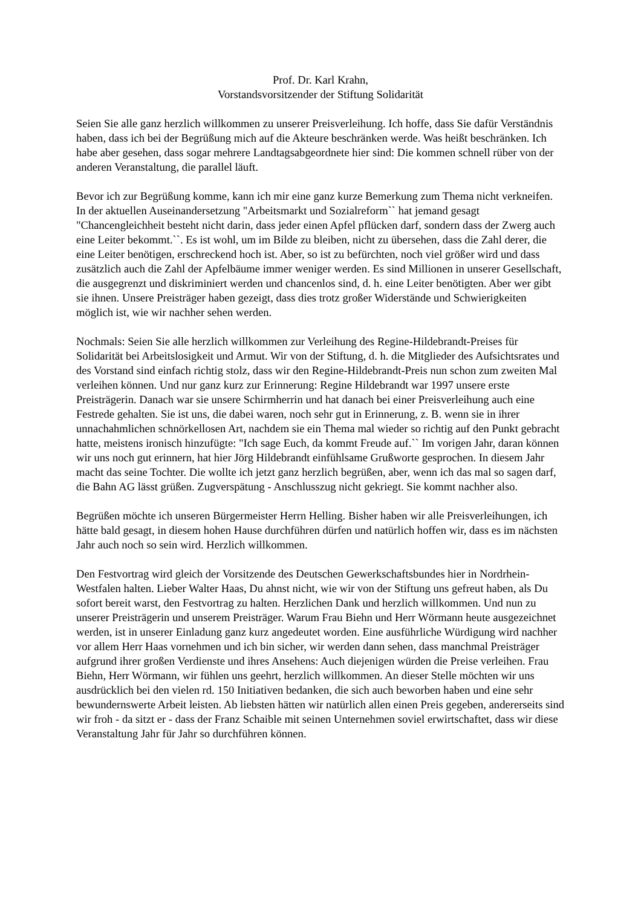Prof. Dr. Karl Krahn,
Vorstandsvorsitzender der Stiftung Solidarität
Seien Sie alle ganz herzlich willkommen zu unserer Preisverleihung. Ich hoffe, dass Sie dafür Verständnis haben, dass ich bei der Begrüßung mich auf die Akteure beschränken werde. Was heißt beschränken. Ich habe aber gesehen, dass sogar mehrere Landtagsabgeordnete hier sind: Die kommen schnell rüber von der anderen Veranstaltung, die parallel läuft.
Bevor ich zur Begrüßung komme, kann ich mir eine ganz kurze Bemerkung zum Thema nicht verkneifen. In der aktuellen Auseinandersetzung "Arbeitsmarkt und Sozialreform`` hat jemand gesagt "Chancengleichheit besteht nicht darin, dass jeder einen Apfel pflücken darf, sondern dass der Zwerg auch eine Leiter bekommt.``. Es ist wohl, um im Bilde zu bleiben, nicht zu übersehen, dass die Zahl derer, die eine Leiter benötigen, erschreckend hoch ist. Aber, so ist zu befürchten, noch viel größer wird und dass zusätzlich auch die Zahl der Apfelbäume immer weniger werden. Es sind Millionen in unserer Gesellschaft, die ausgegrenzt und diskriminiert werden und chancenlos sind, d. h. eine Leiter benötigten. Aber wer gibt sie ihnen. Unsere Preisträger haben gezeigt, dass dies trotz großer Widerstände und Schwierigkeiten möglich ist, wie wir nachher sehen werden.
Nochmals: Seien Sie alle herzlich willkommen zur Verleihung des Regine-Hildebrandt-Preises für Solidarität bei Arbeitslosigkeit und Armut. Wir von der Stiftung, d. h. die Mitglieder des Aufsichtsrates und des Vorstand sind einfach richtig stolz, dass wir den Regine-Hildebrandt-Preis nun schon zum zweiten Mal verleihen können. Und nur ganz kurz zur Erinnerung: Regine Hildebrandt war 1997 unsere erste Preisträgerin. Danach war sie unsere Schirmherrin und hat danach bei einer Preisverleihung auch eine Festrede gehalten. Sie ist uns, die dabei waren, noch sehr gut in Erinnerung, z. B. wenn sie in ihrer unnachahmlichen schnörkellosen Art, nachdem sie ein Thema mal wieder so richtig auf den Punkt gebracht hatte, meistens ironisch hinzufügte: "Ich sage Euch, da kommt Freude auf.`` Im vorigen Jahr, daran können wir uns noch gut erinnern, hat hier Jörg Hildebrandt einfühlsame Grußworte gesprochen. In diesem Jahr macht das seine Tochter. Die wollte ich jetzt ganz herzlich begrüßen, aber, wenn ich das mal so sagen darf, die Bahn AG lässt grüßen. Zugverspätung - Anschlusszug nicht gekriegt. Sie kommt nachher also.
Begrüßen möchte ich unseren Bürgermeister Herrn Helling. Bisher haben wir alle Preisverleihungen, ich hätte bald gesagt, in diesem hohen Hause durchführen dürfen und natürlich hoffen wir, dass es im nächsten Jahr auch noch so sein wird. Herzlich willkommen.
Den Festvortrag wird gleich der Vorsitzende des Deutschen Gewerkschaftsbundes hier in Nordrhein-Westfalen halten. Lieber Walter Haas, Du ahnst nicht, wie wir von der Stiftung uns gefreut haben, als Du sofort bereit warst, den Festvortrag zu halten. Herzlichen Dank und herzlich willkommen. Und nun zu unserer Preisträgerin und unserem Preisträger. Warum Frau Biehn und Herr Wörmann heute ausgezeichnet werden, ist in unserer Einladung ganz kurz angedeutet worden. Eine ausführliche Würdigung wird nachher vor allem Herr Haas vornehmen und ich bin sicher, wir werden dann sehen, dass manchmal Preisträger aufgrund ihrer großen Verdienste und ihres Ansehens: Auch diejenigen würden die Preise verleihen. Frau Biehn, Herr Wörmann, wir fühlen uns geehrt, herzlich willkommen. An dieser Stelle möchten wir uns ausdrücklich bei den vielen rd. 150 Initiativen bedanken, die sich auch beworben haben und eine sehr bewundernswerte Arbeit leisten. Ab liebsten hätten wir natürlich allen einen Preis gegeben, andererseits sind wir froh - da sitzt er - dass der Franz Schaible mit seinen Unternehmen soviel erwirtschaftet, dass wir diese Veranstaltung Jahr für Jahr so durchführen können.